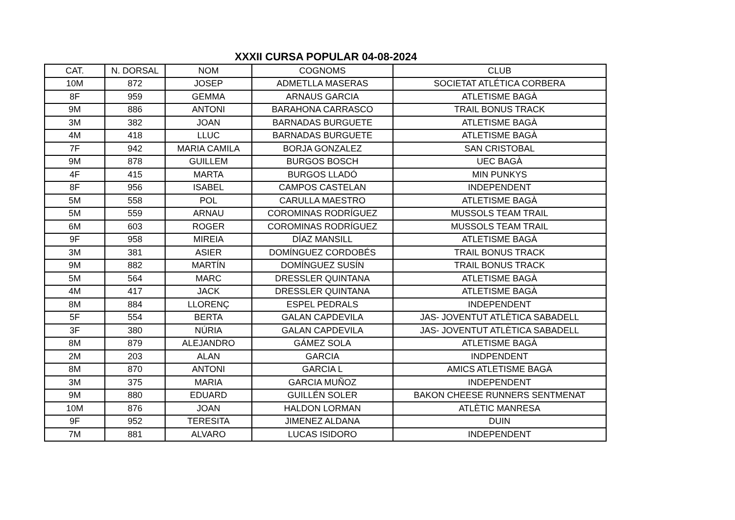XXXII CURSA POPULAR 04-08-2024
| CAT. | N. DORSAL | NOM | COGNOMS | CLUB |
| --- | --- | --- | --- | --- |
| 10M | 872 | JOSEP | ADMETLLA MASERAS | SOCIETAT ATLÉTICA CORBERA |
| 8F | 959 | GEMMA | ARNAUS GARCIA | ATLETISME BAGÀ |
| 9M | 886 | ANTONI | BARAHONA CARRASCO | TRAIL BONUS TRACK |
| 3M | 382 | JOAN | BARNADAS BURGUETE | ATLETISME BAGÀ |
| 4M | 418 | LLUC | BARNADAS BURGUETE | ATLETISME BAGÀ |
| 7F | 942 | MARIA CAMILA | BORJA GONZALEZ | SAN CRISTOBAL |
| 9M | 878 | GUILLEM | BURGOS BOSCH | UEC BAGÀ |
| 4F | 415 | MARTA | BURGOS LLADÓ | MIN PUNKYS |
| 8F | 956 | ISABEL | CAMPOS CASTELAN | INDEPENDENT |
| 5M | 558 | POL | CARULLA MAESTRO | ATLETISME BAGÀ |
| 5M | 559 | ARNAU | COROMINAS RODRÍGUEZ | MUSSOLS TEAM TRAIL |
| 6M | 603 | ROGER | COROMINAS RODRÍGUEZ | MUSSOLS TEAM TRAIL |
| 9F | 958 | MIREIA | DÍAZ MANSILL | ATLETISME BAGÀ |
| 3M | 381 | ASIER | DOMÍNGUEZ CORDOBÉS | TRAIL BONUS TRACK |
| 9M | 882 | MARTÍN | DOMÍNGUEZ SUSÍN | TRAIL BONUS TRACK |
| 5M | 564 | MARC | DRESSLER QUINTANA | ATLETISME BAGÀ |
| 4M | 417 | JACK | DRESSLER QUINTANA | ATLETISME BAGÀ |
| 8M | 884 | LLORENÇ | ESPEL PEDRALS | INDEPENDENT |
| 5F | 554 | BERTA | GALAN CAPDEVILA | JAS- JOVENTUT ATLÈTICA SABADELL |
| 3F | 380 | NÚRIA | GALAN CAPDEVILA | JAS- JOVENTUT ATLÈTICA SABADELL |
| 8M | 879 | ALEJANDRO | GÁMEZ SOLA | ATLETISME BAGÀ |
| 2M | 203 | ALAN | GARCIA | INDPENDENT |
| 8M | 870 | ANTONI | GARCIA L | AMICS ATLETISME BAGÀ |
| 3M | 375 | MARIA | GARCIA MUÑOZ | INDEPENDENT |
| 9M | 880 | EDUARD | GUILLÉN SOLER | BAKON CHEESE RUNNERS SENTMENAT |
| 10M | 876 | JOAN | HALDON LORMAN | ATLÈTIC MANRESA |
| 9F | 952 | TERESITA | JIMENEZ ALDANA | DUIN |
| 7M | 881 | ALVARO | LUCAS ISIDORO | INDEPENDENT |